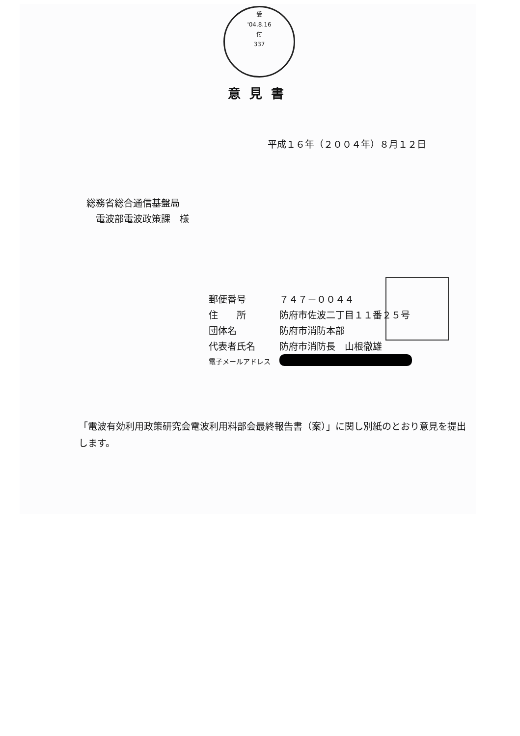受
'04.8.16
付
337
意見書
平成１６年（２００４年）８月１２日
総務省総合通信基盤局
　電波部電波政策課　様
| 郵便番号 | ７４７－００４４ |
| 住 所 | 防府市佐波二丁目１１番２５号 |
| 団体名 | 防府市消防本部 |
| 代表者氏名 | 防府市消防長 山根徹雄 |
| 電子メールアドレス | |
「電波有効利用政策研究会電波利用料部会最終報告書（案）」に関し別紙のとおり意見を提出します。